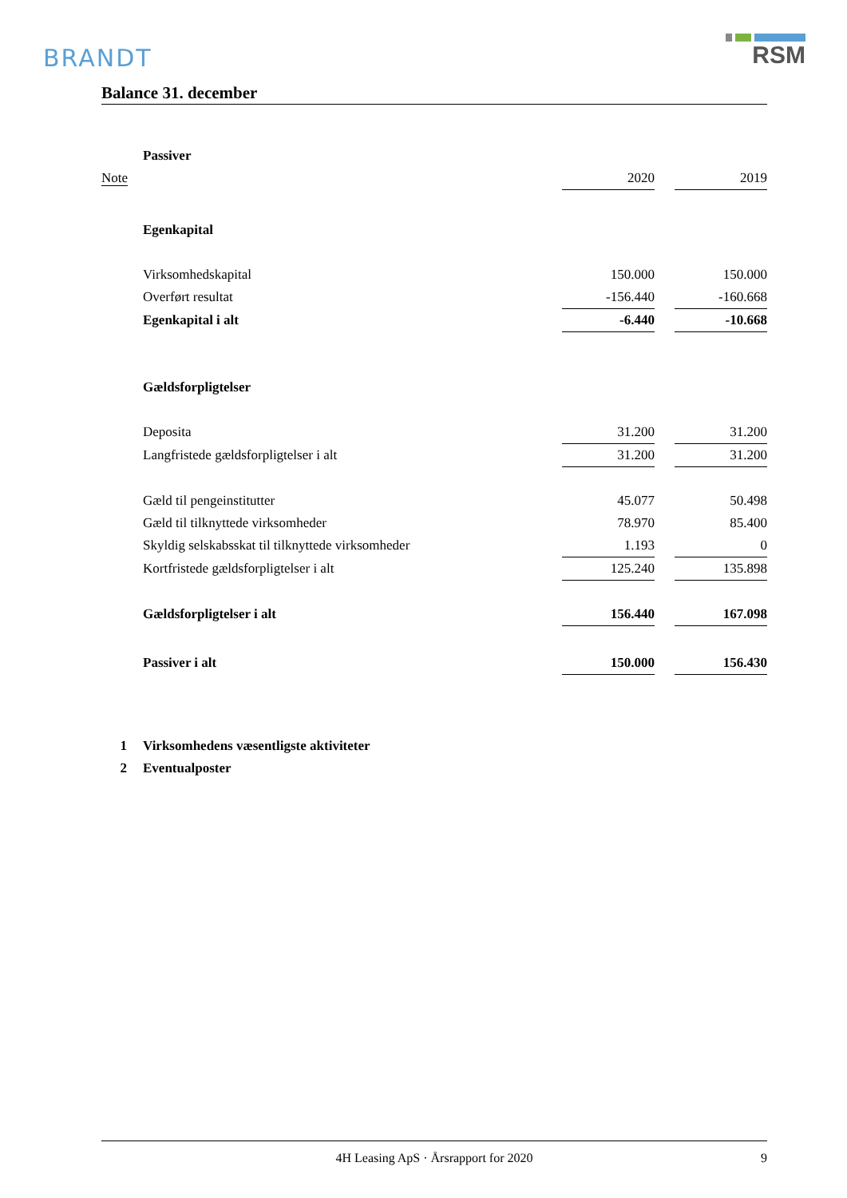BRANDT
RSM
Balance 31. december
| | Passiver | | | |
| Note | | 2020 | | 2019 |
| | Egenkapital | | | |
| | Virksomhedskapital | 150.000 | | 150.000 |
| | Overført resultat | -156.440 | | -160.668 |
| | Egenkapital i alt | -6.440 | | -10.668 |
| | Gældsforpligtelser | | | |
| | Deposita | 31.200 | | 31.200 |
| | Langfristede gældsforpligtelser i alt | 31.200 | | 31.200 |
| | Gæld til pengeinstitutter | 45.077 | | 50.498 |
| | Gæld til tilknyttede virksomheder | 78.970 | | 85.400 |
| | Skyldig selskabsskat til tilknyttede virksomheder | 1.193 | | 0 |
| | Kortfristede gældsforpligtelser i alt | 125.240 | | 135.898 |
| | Gældsforpligtelser i alt | 156.440 | | 167.098 |
| | Passiver i alt | 150.000 | | 156.430 |
| 1 | Virksomhedens væsentligste aktiviteter | | | |
| 2 | Eventualposter | | | |
4H Leasing ApS · Årsrapport for 2020 9